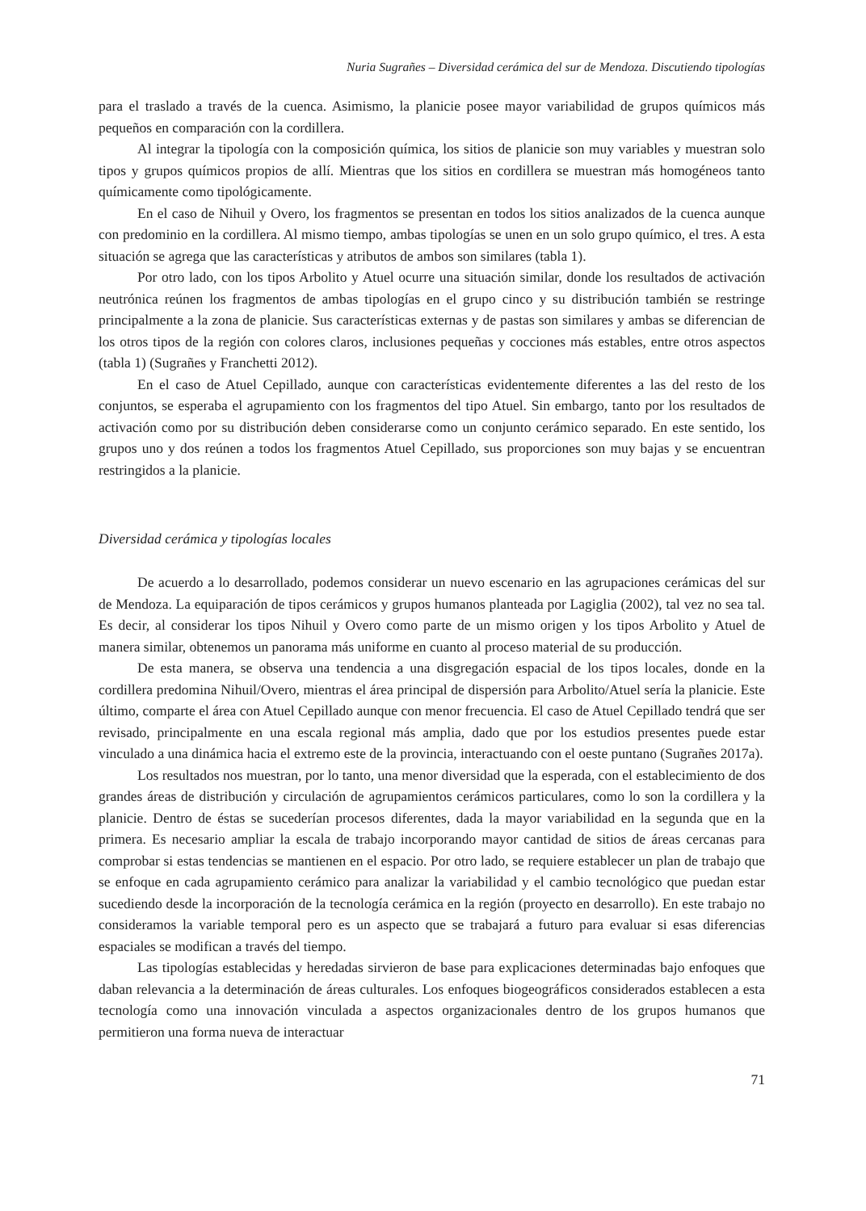Nuria Sugrañes – Diversidad cerámica del sur de Mendoza. Discutiendo tipologías
para el traslado a través de la cuenca. Asimismo, la planicie posee mayor variabilidad de grupos químicos más pequeños en comparación con la cordillera.
Al integrar la tipología con la composición química, los sitios de planicie son muy variables y muestran solo tipos y grupos químicos propios de allí. Mientras que los sitios en cordillera se muestran más homogéneos tanto químicamente como tipológicamente.
En el caso de Nihuil y Overo, los fragmentos se presentan en todos los sitios analizados de la cuenca aunque con predominio en la cordillera. Al mismo tiempo, ambas tipologías se unen en un solo grupo químico, el tres. A esta situación se agrega que las características y atributos de ambos son similares (tabla 1).
Por otro lado, con los tipos Arbolito y Atuel ocurre una situación similar, donde los resultados de activación neutrónica reúnen los fragmentos de ambas tipologías en el grupo cinco y su distribución también se restringe principalmente a la zona de planicie. Sus características externas y de pastas son similares y ambas se diferencian de los otros tipos de la región con colores claros, inclusiones pequeñas y cocciones más estables, entre otros aspectos (tabla 1) (Sugrañes y Franchetti 2012).
En el caso de Atuel Cepillado, aunque con características evidentemente diferentes a las del resto de los conjuntos, se esperaba el agrupamiento con los fragmentos del tipo Atuel. Sin embargo, tanto por los resultados de activación como por su distribución deben considerarse como un conjunto cerámico separado. En este sentido, los grupos uno y dos reúnen a todos los fragmentos Atuel Cepillado, sus proporciones son muy bajas y se encuentran restringidos a la planicie.
Diversidad cerámica y tipologías locales
De acuerdo a lo desarrollado, podemos considerar un nuevo escenario en las agrupaciones cerámicas del sur de Mendoza. La equiparación de tipos cerámicos y grupos humanos planteada por Lagiglia (2002), tal vez no sea tal. Es decir, al considerar los tipos Nihuil y Overo como parte de un mismo origen y los tipos Arbolito y Atuel de manera similar, obtenemos un panorama más uniforme en cuanto al proceso material de su producción.
De esta manera, se observa una tendencia a una disgregación espacial de los tipos locales, donde en la cordillera predomina Nihuil/Overo, mientras el área principal de dispersión para Arbolito/Atuel sería la planicie. Este último, comparte el área con Atuel Cepillado aunque con menor frecuencia. El caso de Atuel Cepillado tendrá que ser revisado, principalmente en una escala regional más amplia, dado que por los estudios presentes puede estar vinculado a una dinámica hacia el extremo este de la provincia, interactuando con el oeste puntano (Sugrañes 2017a).
Los resultados nos muestran, por lo tanto, una menor diversidad que la esperada, con el establecimiento de dos grandes áreas de distribución y circulación de agrupamientos cerámicos particulares, como lo son la cordillera y la planicie. Dentro de éstas se sucederían procesos diferentes, dada la mayor variabilidad en la segunda que en la primera. Es necesario ampliar la escala de trabajo incorporando mayor cantidad de sitios de áreas cercanas para comprobar si estas tendencias se mantienen en el espacio. Por otro lado, se requiere establecer un plan de trabajo que se enfoque en cada agrupamiento cerámico para analizar la variabilidad y el cambio tecnológico que puedan estar sucediendo desde la incorporación de la tecnología cerámica en la región (proyecto en desarrollo). En este trabajo no consideramos la variable temporal pero es un aspecto que se trabajará a futuro para evaluar si esas diferencias espaciales se modifican a través del tiempo.
Las tipologías establecidas y heredadas sirvieron de base para explicaciones determinadas bajo enfoques que daban relevancia a la determinación de áreas culturales. Los enfoques biogeográficos considerados establecen a esta tecnología como una innovación vinculada a aspectos organizacionales dentro de los grupos humanos que permitieron una forma nueva de interactuar
71